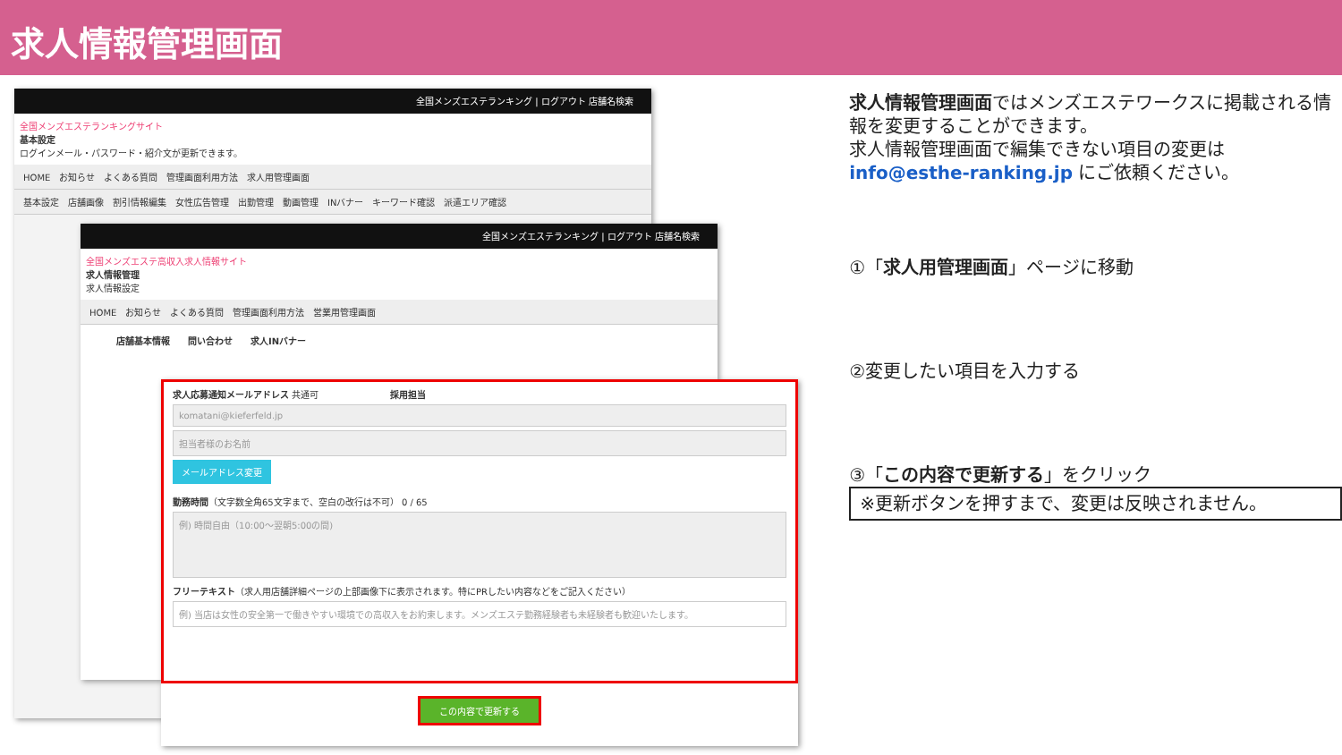求人情報管理画面
全国メンズエステランキング | ログアウト 店舗名検索
全国メンズエステランキングサイト
基本設定
ログインメール・パスワード・紹介文が更新できます。
HOME　お知らせ　よくある質問　管理画面利用方法　求人用管理画面
基本設定　店舗画像　割引情報編集　女性広告管理　出勤管理　動画管理　INバナー　キーワード確認　派遣エリア確認
全国メンズエステランキング | ログアウト 店舗名検索
全国メンズエステ高収入求人情報サイト
求人情報管理
求人情報設定
HOME　お知らせ　よくある質問　管理画面利用方法　営業用管理画面
店舗基本情報　　問い合わせ　　求人INバナー
求人応募通知メールアドレス 共通可　　　　　　　　採用担当
komatani@kieferfeld.jp
担当者様のお名前
メールアドレス変更
勤務時間（文字数全角65文字まで、空白の改行は不可） 0 / 65
例) 時間自由（10:00〜翌朝5:00の間)
フリーテキスト（求人用店舗詳細ページの上部画像下に表示されます。特にPRしたい内容などをご記入ください）
例) 当店は女性の安全第一で働きやすい環境での高収入をお約束します。メンズエステ勤務経験者も未経験者も歓迎いたします。
この内容で更新する
求人情報管理画面ではメンズエステワークスに掲載される情報を変更することができます。
求人情報管理画面で編集できない項目の変更は
info@esthe-ranking.jp にご依頼ください。
①「求人用管理画面」ページに移動
②変更したい項目を入力する
③「この内容で更新する」をクリック
※更新ボタンを押すまで、変更は反映されません。